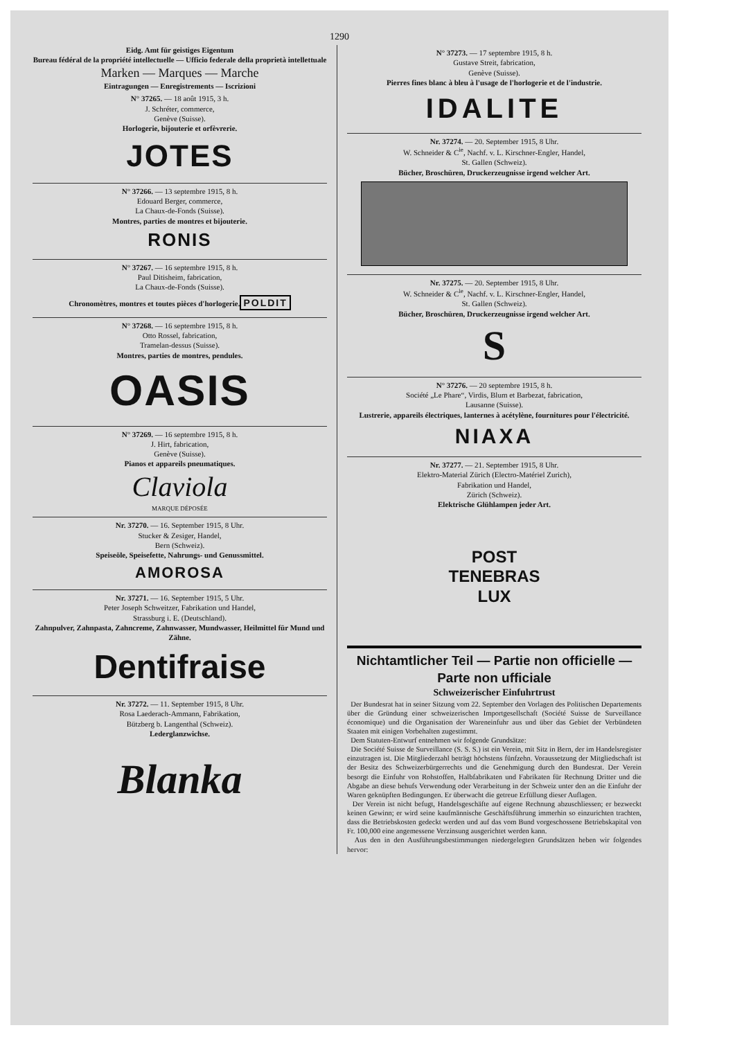1290
Eidg. Amt für geistiges Eigentum
Bureau fédéral de la propriété intellectuelle — Ufficio federale della proprietà intellettuale
Marken — Marques — Marche
Eintragungen — Enregistrements — Iscrizioni
N° 37265. — 18 août 1915, 3 h.
J. Schréter, commerce,
Genève (Suisse).
Horlogerie, bijouterie et orfèvrerie.
JOTES
N° 37266. — 13 septembre 1915, 8 h.
Edouard Berger, commerce,
La Chaux-de-Fonds (Suisse).
Montres, parties de montres et bijouterie.
RONIS
N° 37267. — 16 septembre 1915, 8 h.
Paul Ditisheim, fabrication,
La Chaux-de-Fonds (Suisse).
Chronomètres, montres et toutes pièces d'horlogerie.
POLDIT
N° 37268. — 16 septembre 1915, 8 h.
Otto Rossel, fabrication,
Tramelan-dessus (Suisse).
Montres, parties de montres, pendules.
OASIS
N° 37269. — 16 septembre 1915, 8 h.
J. Hirt, fabrication,
Genève (Suisse).
Pianos et appareils pneumatiques.
Claviola
MARQUE DÉPOSÉE
Nr. 37270. — 16. September 1915, 8 Uhr.
Stucker & Zesiger, Handel,
Bern (Schweiz).
Speiseöle, Speisefette, Nahrungs- und Genussmittel.
AMOROSA
Nr. 37271. — 16. September 1915, 5 Uhr.
Peter Joseph Schweitzer, Fabrikation und Handel,
Strassburg i. E. (Deutschland).
Zahnpulver, Zahnpasta, Zahncreme, Zahnwasser, Mundwasser, Heilmittel für Mund und Zähne.
Dentifraise
Nr. 37272. — 11. September 1915, 8 Uhr.
Rosa Laederach-Ammann, Fabrikation,
Bützberg b. Langenthal (Schweiz).
Lederglanzwichse.
Blanka
N° 37273. — 17 septembre 1915, 8 h.
Gustave Streit, fabrication,
Genève (Suisse).
Pierres fines blanc à bleu à l'usage de l'horlogerie et de l'industrie.
IDALITE
Nr. 37274. — 20. September 1915, 8 Uhr.
W. Schneider & C<sup>ie</sup>, Nachf. v. L. Kirschner-Engler, Handel,
St. Gallen (Schweiz).
Bücher, Broschüren, Druckerzeugnisse irgend welcher Art.
Nr. 37275. — 20. September 1915, 8 Uhr.
W. Schneider & C<sup>ie</sup>, Nachf. v. L. Kirschner-Engler, Handel,
St. Gallen (Schweiz).
Bücher, Broschüren, Druckerzeugnisse irgend welcher Art.
S
N° 37276. — 20 septembre 1915, 8 h.
Société „Le Phare“, Virdis, Blum et Barbezat, fabrication,
Lausanne (Suisse).
Lustrerie, appareils électriques, lanternes à acétylène, fournitures pour l'électricité.
NIAXA
Nr. 37277. — 21. September 1915, 8 Uhr.
Elektro-Material Zürich (Electro-Matériel Zurich),
Fabrikation und Handel,
Zürich (Schweiz).
Elektrische Glühlampen jeder Art.
POST
TENEBRAS
LUX
Nichtamtlicher Teil — Partie non officielle — Parte non ufficiale
Schweizerischer Einfuhrtrust
Der Bundesrat hat in seiner Sitzung vom 22. September den Vorlagen des Politischen Departements über die Gründung einer schweizerischen Importgesellschaft (Société Suisse de Surveillance économique) und die Organisation der Wareneinfuhr aus und über das Gebiet der Verbündeten Staaten mit einigen Vorbehalten zugestimmt.
Dem Statuten-Entwurf entnehmen wir folgende Grundsätze:
Die Société Suisse de Surveillance (S. S. S.) ist ein Verein, mit Sitz in Bern, der im Handelsregister einzutragen ist. Die Mitgliederzahl beträgt höchstens fünfzehn. Voraussetzung der Mitgliedschaft ist der Besitz des Schweizerbürgerrechts und die Genehmigung durch den Bundesrat. Der Verein besorgt die Einfuhr von Rohstoffen, Halbfabrikaten und Fabrikaten für Rechnung Dritter und die Abgabe an diese behufs Verwendung oder Verarbeitung in der Schweiz unter den an die Einfuhr der Waren geknüpften Bedingungen. Er überwacht die getreue Erfüllung dieser Auflagen.
Der Verein ist nicht befugt, Handelsgeschäfte auf eigene Rechnung abzuschliessen; er bezweckt keinen Gewinn; er wird seine kaufmännische Geschäftsführung immerhin so einzurichten trachten, dass die Betriebskosten gedeckt werden und auf das vom Bund vorgeschossene Betriebskapital von Fr. 100,000 eine angemessene Verzinsung ausgerichtet werden kann.
Aus den in den Ausführungsbestimmungen niedergelegten Grundsätzen heben wir folgendes hervor: